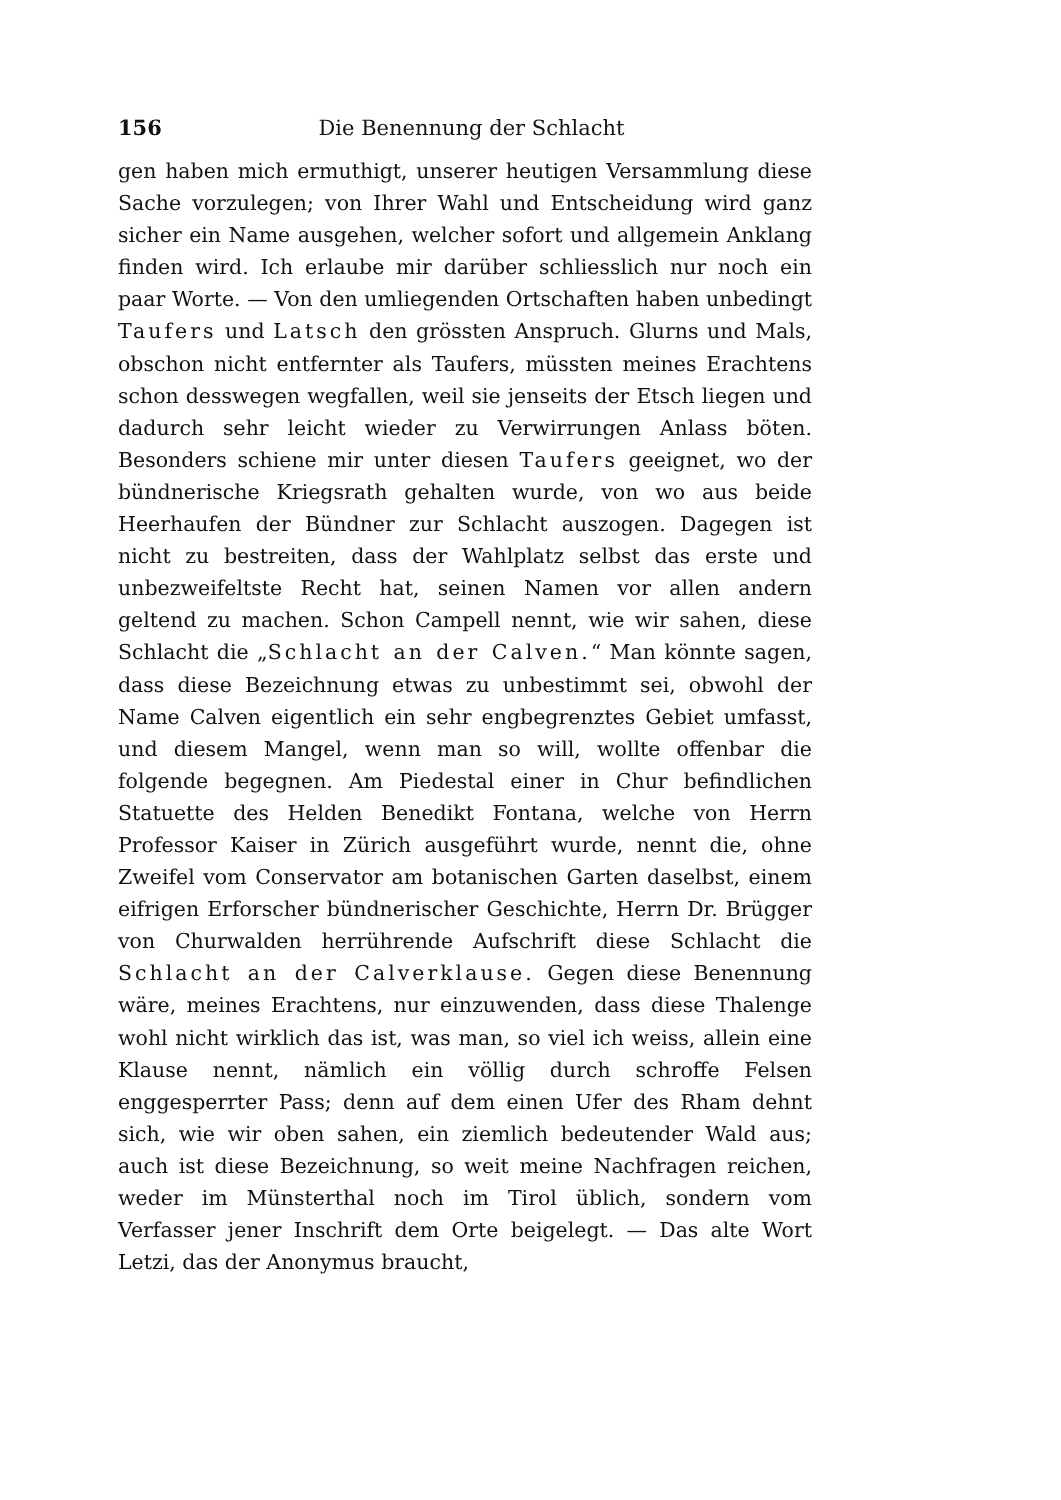156 Die Benennung der Schlacht
gen haben mich ermuthigt, unserer heutigen Versammlung diese Sache vorzulegen; von Ihrer Wahl und Entscheidung wird ganz sicher ein Name ausgehen, welcher sofort und allgemein Anklang finden wird. Ich erlaube mir darüber schliesslich nur noch ein paar Worte. — Von den umliegenden Ortschaften haben unbedingt Taufers und Latsch den grössten Anspruch. Glurns und Mals, obschon nicht entfernter als Taufers, müssten meines Erachtens schon desswegen wegfallen, weil sie jenseits der Etsch liegen und dadurch sehr leicht wieder zu Verwirrungen Anlass böten. Besonders schiene mir unter diesen Taufers geeignet, wo der bündnerische Kriegsrath gehalten wurde, von wo aus beide Heerhaufen der Bündner zur Schlacht auszogen. Dagegen ist nicht zu bestreiten, dass der Wahlplatz selbst das erste und unbezweifeltste Recht hat, seinen Namen vor allen andern geltend zu machen. Schon Campell nennt, wie wir sahen, diese Schlacht die „Schlacht an der Calven.“ Man könnte sagen, dass diese Bezeichnung etwas zu unbestimmt sei, obwohl der Name Calven eigentlich ein sehr engbegrenztes Gebiet umfasst, und diesem Mangel, wenn man so will, wollte offenbar die folgende begegnen. Am Piedestal einer in Chur befindlichen Statuette des Helden Benedikt Fontana, welche von Herrn Professor Kaiser in Zürich ausgeführt wurde, nennt die, ohne Zweifel vom Conservator am botanischen Garten daselbst, einem eifrigen Erforscher bündnerischer Geschichte, Herrn Dr. Brügger von Churwalden herrührende Aufschrift diese Schlacht die Schlacht an der Calverklause. Gegen diese Benennung wäre, meines Erachtens, nur einzuwenden, dass diese Thalenge wohl nicht wirklich das ist, was man, so viel ich weiss, allein eine Klause nennt, nämlich ein völlig durch schroffe Felsen enggesperrter Pass; denn auf dem einen Ufer des Rham dehnt sich, wie wir oben sahen, ein ziemlich bedeutender Wald aus; auch ist diese Bezeichnung, so weit meine Nachfragen reichen, weder im Münsterthal noch im Tirol üblich, sondern vom Verfasser jener Inschrift dem Orte beigelegt. — Das alte Wort Letzi, das der Anonymus braucht,